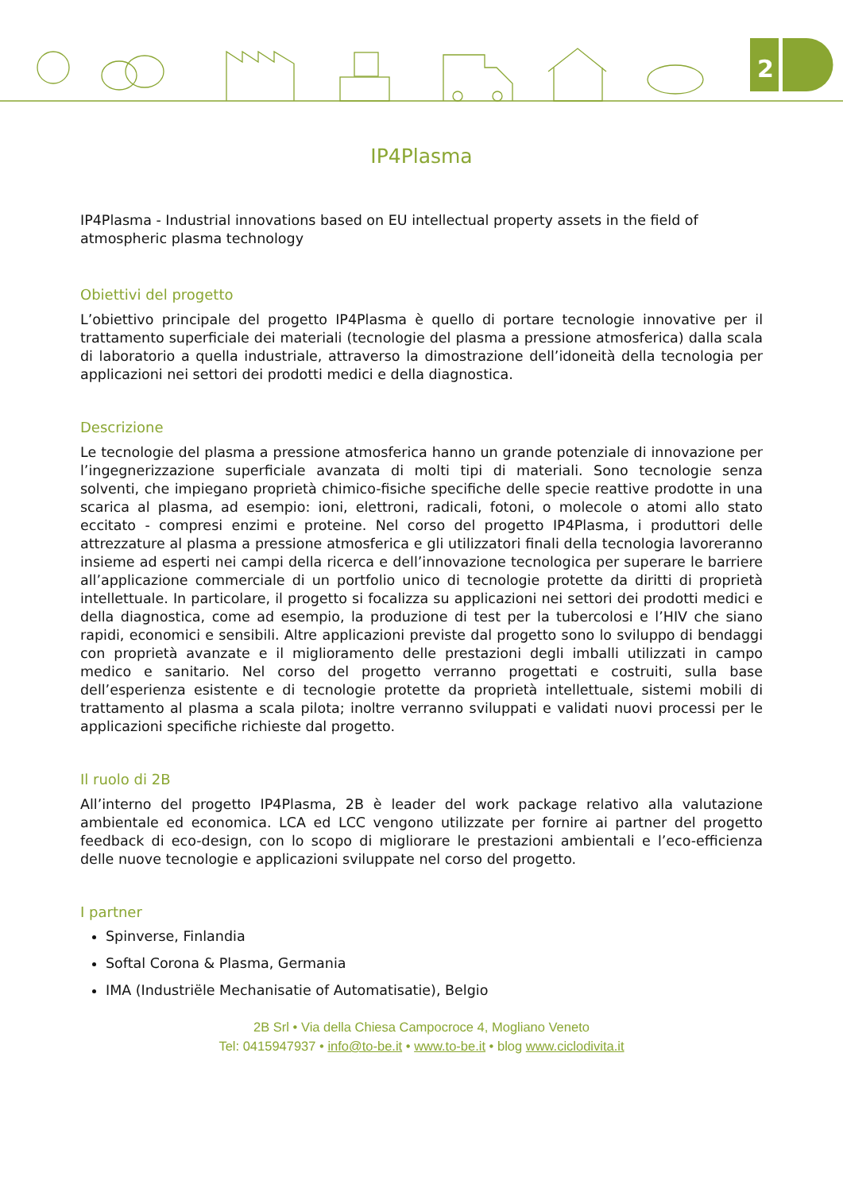2
IP4Plasma
IP4Plasma - Industrial innovations based on EU intellectual property assets in the field of atmospheric plasma technology
Obiettivi del progetto
L’obiettivo principale del progetto IP4Plasma è quello di portare tecnologie innovative per il trattamento superficiale dei materiali (tecnologie del plasma a pressione atmosferica) dalla scala di laboratorio a quella industriale, attraverso la dimostrazione dell’idoneità della tecnologia per applicazioni nei settori dei prodotti medici e della diagnostica.
Descrizione
Le tecnologie del plasma a pressione atmosferica hanno un grande potenziale di innovazione per l’ingegnerizzazione superficiale avanzata di molti tipi di materiali. Sono tecnologie senza solventi, che impiegano proprietà chimico-fisiche specifiche delle specie reattive prodotte in una scarica al plasma, ad esempio: ioni, elettroni, radicali, fotoni, o molecole o atomi allo stato eccitato - compresi enzimi e proteine. Nel corso del progetto IP4Plasma, i produttori delle attrezzature al plasma a pressione atmosferica e gli utilizzatori finali della tecnologia lavoreranno insieme ad esperti nei campi della ricerca e dell’innovazione tecnologica per superare le barriere all’applicazione commerciale di un portfolio unico di tecnologie protette da diritti di proprietà intellettuale. In particolare, il progetto si focalizza su applicazioni nei settori dei prodotti medici e della diagnostica, come ad esempio, la produzione di test per la tubercolosi e l’HIV che siano rapidi, economici e sensibili. Altre applicazioni previste dal progetto sono lo sviluppo di bendaggi con proprietà avanzate e il miglioramento delle prestazioni degli imballi utilizzati in campo medico e sanitario. Nel corso del progetto verranno progettati e costruiti, sulla base dell’esperienza esistente e di tecnologie protette da proprietà intellettuale, sistemi mobili di trattamento al plasma a scala pilota; inoltre verranno sviluppati e validati nuovi processi per le applicazioni specifiche richieste dal progetto.
Il ruolo di 2B
All’interno del progetto IP4Plasma, 2B è leader del work package relativo alla valutazione ambientale ed economica. LCA ed LCC vengono utilizzate per fornire ai partner del progetto feedback di eco-design, con lo scopo di migliorare le prestazioni ambientali e l’eco-efficienza delle nuove tecnologie e applicazioni sviluppate nel corso del progetto.
I partner
Spinverse, Finlandia
Softal Corona & Plasma, Germania
IMA (Industriële Mechanisatie of Automatisatie), Belgio
2B Srl • Via della Chiesa Campocroce 4, Mogliano Veneto
Tel: 0415947937 • info@to-be.it • www.to-be.it • blog www.ciclodivita.it